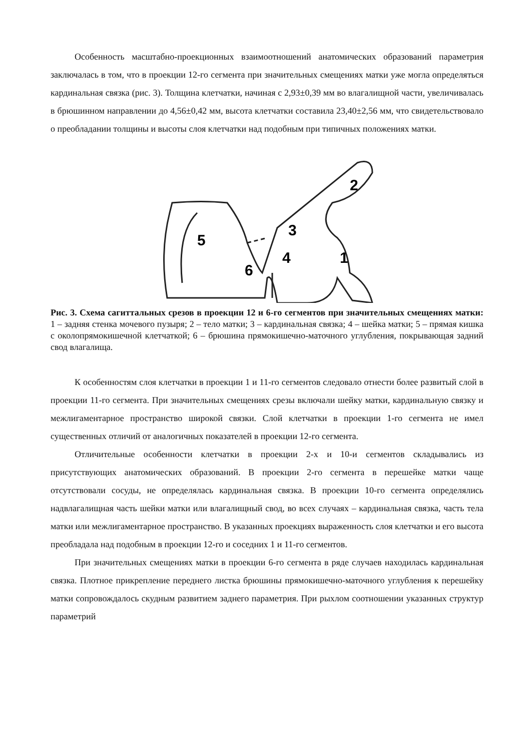Особенность масштабно-проекционных взаимоотношений анатомических образований параметрия заключалась в том, что в проекции 12-го сегмента при значительных смещениях матки уже могла определяться кардинальная связка (рис. 3). Толщина клетчатки, начиная с 2,93±0,39 мм во влагалищной части, увеличивалась в брюшинном направлении до 4,56±0,42 мм, высота клетчатки составила 23,40±2,56 мм, что свидетельствовало о преобладании толщины и высоты слоя клетчатки над подобным при типичных положениях матки.
2
3
4
1
5
6
Рис. 3. Схема сагиттальных срезов в проекции 12 и 6-го сегментов при значительных смещениях матки: 1 – задняя стенка мочевого пузыря; 2 – тело матки; 3 – кардинальная связка; 4 – шейка матки; 5 – прямая кишка с околопрямокишечной клетчаткой; 6 – брюшина прямокишечно-маточного углубления, покрывающая задний свод влагалища.
К особенностям слоя клетчатки в проекции 1 и 11-го сегментов следовало отнести более развитый слой в проекции 11-го сегмента. При значительных смещениях срезы включали шейку матки, кардинальную связку и межлигаментарное пространство широкой связки. Слой клетчатки в проекции 1-го сегмента не имел существенных отличий от аналогичных показателей в проекции 12-го сегмента.
Отличительные особенности клетчатки в проекции 2-х и 10-и сегментов складывались из присутствующих анатомических образований. В проекции 2-го сегмента в перешейке матки чаще отсутствовали сосуды, не определялась кардинальная связка. В проекции 10-го сегмента определялись надвлагалищная часть шейки матки или влагалищный свод, во всех случаях – кардинальная связка, часть тела матки или межлигаментарное пространство. В указанных проекциях выраженность слоя клетчатки и его высота преобладала над подобным в проекции 12-го и соседних 1 и 11-го сегментов.
При значительных смещениях матки в проекции 6-го сегмента в ряде случаев находилась кардинальная связка. Плотное прикрепление переднего листка брюшины прямокишечно-маточного углубления к перешейку матки сопровождалось скудным развитием заднего параметрия. При рыхлом соотношении указанных структур параметрий